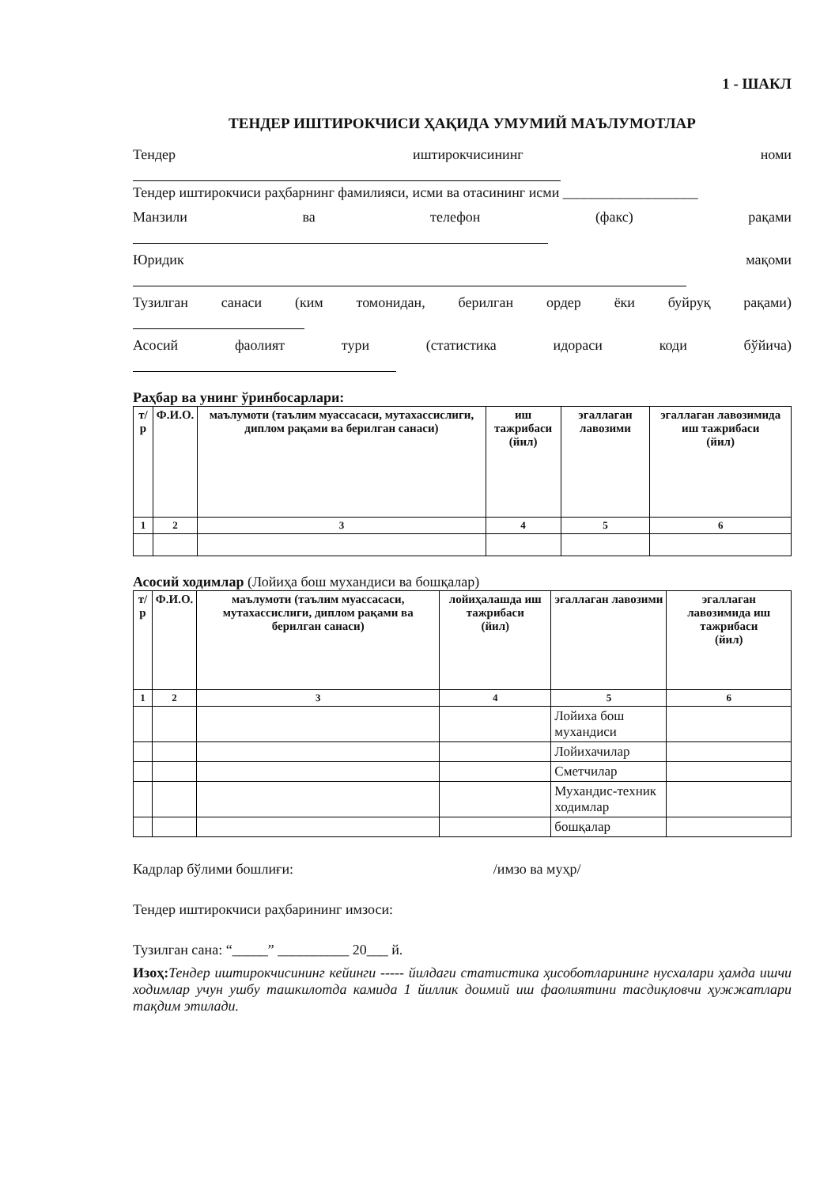1 - ШАКЛ
ТЕНДЕР ИШТИРОКЧИСИ ҲАҚИДА УМУМИЙ МАЪЛУМОТЛАР
Тендер иштирокчисининг номи
Тендер иштирокчиси раҳбарнинг фамилияси, исми ва отасининг исми ___________________
Манзили ва телефон (факс) рақами
Юридик мақоми
Тузилган санаси (ким томонидан, берилган ордер ёки буйруқ рақами)
Асосий фаолият тури (статистика идораси коди бўйича)
Раҳбар ва унинг ўринбосарлари:
| т/р | Ф.И.О. | маълумоти (таълим муассасаси, мутахассислиги, диплом рақами ва берилган санаси) | иш тажрибаси (йил) | эгаллаган лавозими | эгаллаган лавозимида иш тажрибаси (йил) |
| --- | --- | --- | --- | --- | --- |
| 1 | 2 | 3 | 4 | 5 | 6 |
Асосий ходимлар (Лойиҳа бош мухандиси ва бошқалар)
| т/р | Ф.И.О. | маълумоти (таълим муассасаси, мутахассислиги, диплом рақами ва берилган санаси) | лойиҳалашда иш тажрибаси (йил) | эгаллаган лавозими | эгаллаган лавозимида иш тажрибаси (йил) |
| --- | --- | --- | --- | --- | --- |
| 1 | 2 | 3 | 4 | 5 | 6 |
| | | | | Лойиха бош мухандиси | |
| | | | | Лойихачилар | |
| | | | | Сметчилар | |
| | | | | Мухандис-техник ходимлар | |
| | | | | бошқалар | |
Кадрлар бўлими бошлиғи: /имзо ва муҳр/
Тендер иштирокчиси раҳбарининг имзоси:
Тузилган сана: “_____” __________ 20___ й.
Изоҳ: Тендер иштирокчисининг кейинги ----- йилдаги статистика ҳисоботларининг нусхалари ҳамда ишчи ходимлар учун ушбу ташкилотда камида 1 йиллик доимий иш фаолиятини тасдиқловчи ҳужжатлари тақдим этилади.